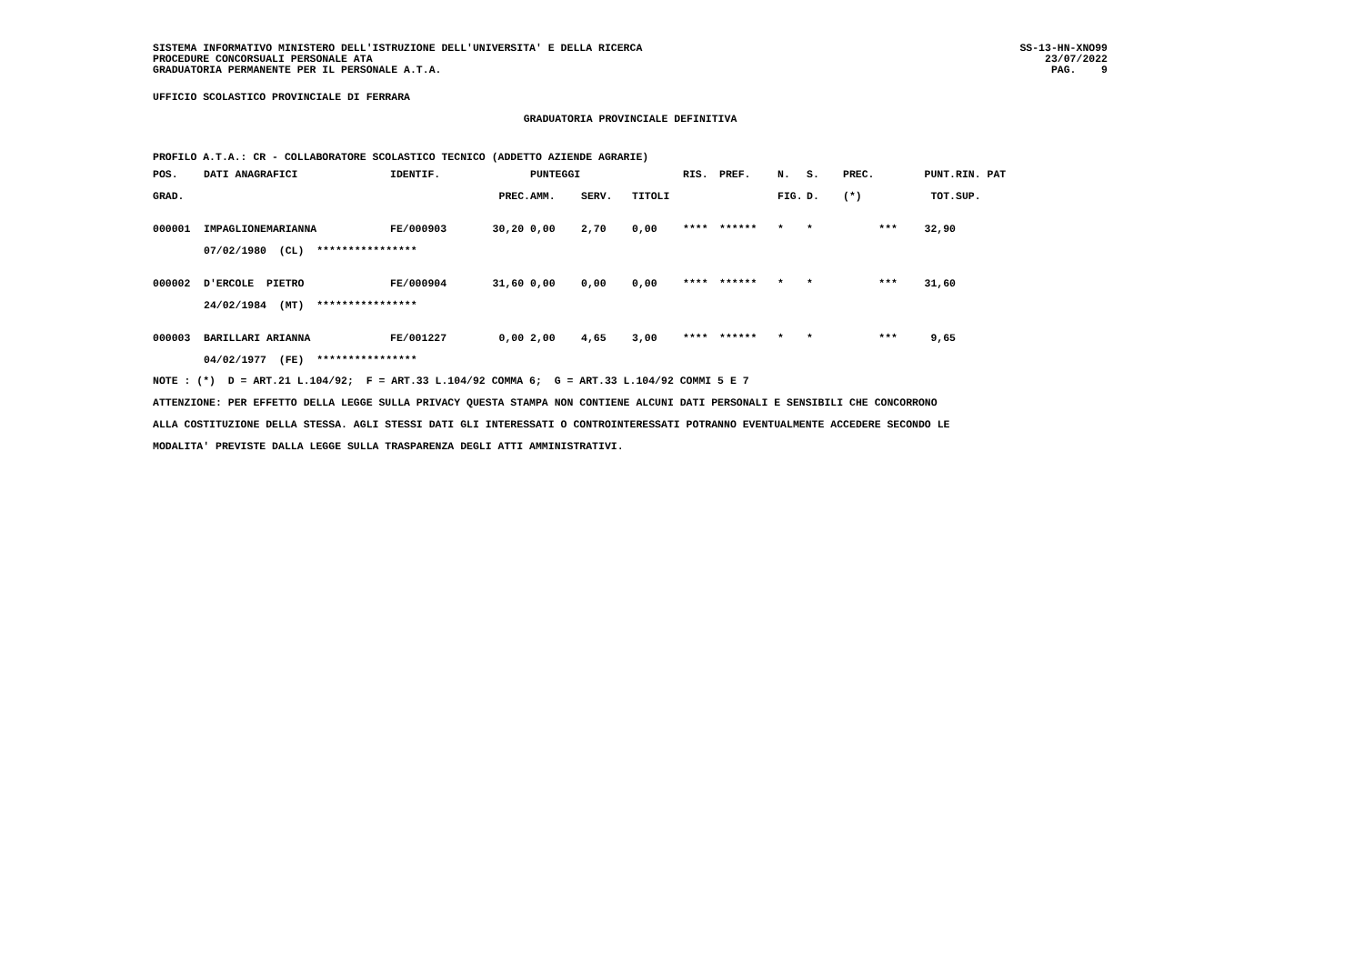SISTEMA INFORMATIVO MINISTERO DELL'ISTRUZIONE DELL'UNIVERSITA' E DELLA RICERCA
PROCEDURE CONCORSUALI PERSONALE ATA
GRADUATORIA PERMANENTE PER IL PERSONALE A.T.A.
SS-13-HN-XNO99
23/07/2022
PAG.    9
UFFICIO SCOLASTICO PROVINCIALE DI FERRARA
GRADUATORIA PROVINCIALE DEFINITIVA
PROFILO A.T.A.: CR - COLLABORATORE SCOLASTICO TECNICO (ADDETTO AZIENDE AGRARIE)
| POS. | DATI ANAGRAFICI | | IDENTIF. | | PUNTEGGI | | | RIS. | PREF. | N. | S. | PREC. | PUNT. | RIN. PAT |
| --- | --- | --- | --- | --- | --- | --- | --- | --- | --- | --- | --- | --- | --- | --- |
| GRAD. | | | | PREC. | AMM. | SERV. | TITOLI | | | FIG. | D. | (*) | TOT. | SUP. |
| 000001 | IMPAGLIONE | MARIANNA | FE/000903 | 30,20 | 0,00 | 2,70 | 0,00 | **** | ****** | * | * | *** | 32,90 | |
| | 07/02/1980 (CL) **************** | | | | | | | | | | | | | |
| 000002 | D'ERCOLE | PIETRO | FE/000904 | 31,60 | 0,00 | 0,00 | 0,00 | **** | ****** | * | * | *** | 31,60 | |
| | 24/02/1984 (MT) **************** | | | | | | | | | | | | | |
| 000003 | BARILLARI | ARIANNA | FE/001227 | 0,00 | 2,00 | 4,65 | 3,00 | **** | ****** | * | * | *** | 9,65 | |
| | 04/02/1977 (FE) **************** | | | | | | | | | | | | | |
NOTE : (*) D = ART.21 L.104/92; F = ART.33 L.104/92 COMMA 6; G = ART.33 L.104/92 COMMI 5 E 7
ATTENZIONE: PER EFFETTO DELLA LEGGE SULLA PRIVACY QUESTA STAMPA NON CONTIENE ALCUNI DATI PERSONALI E SENSIBILI CHE CONCORRONO
ALLA COSTITUZIONE DELLA STESSA. AGLI STESSI DATI GLI INTERESSATI O CONTROINTERESSATI POTRANNO EVENTUALMENTE ACCEDERE SECONDO LE
MODALITA' PREVISTE DALLA LEGGE SULLA TRASPARENZA DEGLI ATTI AMMINISTRATIVI.